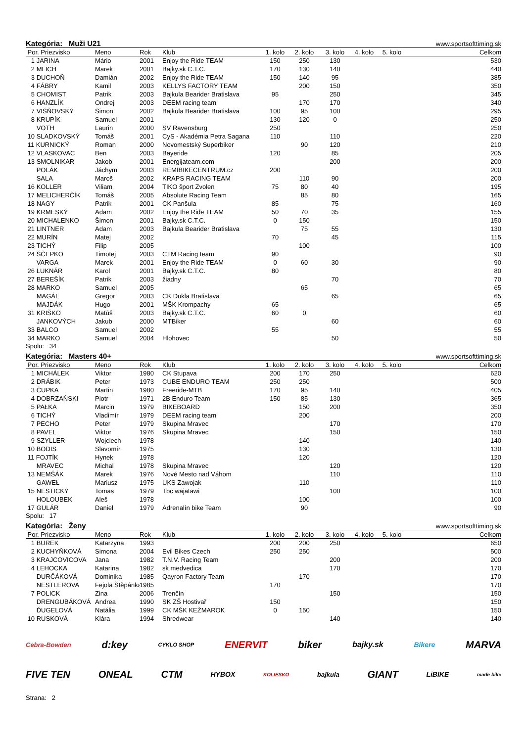Kategória: Muži U21 www.sportsofttiming.sk
| Por. Priezvisko | Meno | Rok | Klub | 1. kolo | 2. kolo | 3. kolo | 4. kolo | 5. kolo | Celkom |
| --- | --- | --- | --- | --- | --- | --- | --- | --- | --- |
| 1 JARINA | Mário | 2001 | Enjoy the Ride TEAM | 150 | 250 | 130 | | | 530 |
| 2 MLICH | Marek | 2001 | Bajky.sk C.T.C. | 170 | 130 | 140 | | | 440 |
| 3 DUCHOŇ | Damián | 2002 | Enjoy the Ride TEAM | 150 | 140 | 95 | | | 385 |
| 4 FÁBRY | Kamil | 2003 | KELLYS FACTORY TEAM | | 200 | 150 | | | 350 |
| 5 CHOMIST | Patrik | 2003 | Bajkula Bearider Bratislava | 95 | | 250 | | | 345 |
| 6 HANZLÍK | Ondrej | 2003 | DEEM racing team | | 170 | 170 | | | 340 |
| 7 VIŠŇOVSKÝ | Šimon | 2002 | Bajkula Bearider Bratislava | 100 | 95 | 100 | | | 295 |
| 8 KRUPÍK | Samuel | 2001 | | 130 | 120 | 0 | | | 250 |
| VOTH | Laurin | 2000 | SV Ravensburg | 250 | | | | | 250 |
| 10 SLADKOVSKÝ | Tomáš | 2001 | CyS - Akadémia Petra Sagana | 110 | | 110 | | | 220 |
| 11 KURNICKÝ | Roman | 2000 | Novomestský Superbiker | | 90 | 120 | | | 210 |
| 12 VLASKOVAC | Ben | 2003 | Bayeride | 120 | | 85 | | | 205 |
| 13 SMOLNIKAR | Jakob | 2001 | Energijateam.com | | | 200 | | | 200 |
| POLÁK | Jáchym | 2003 | REMIBIKECENTRUM.cz | 200 | | | | | 200 |
| SALA | Maroš | 2002 | KRAPS RACING TEAM | | 110 | 90 | | | 200 |
| 16 KOLLER | Viliam | 2004 | TIKO šport Zvolen | 75 | 80 | 40 | | | 195 |
| 17 MELICHERČÍK | Tomáš | 2005 | Absolute Racing Team | | 85 | 80 | | | 165 |
| 18 NAGY | Patrik | 2001 | CK Panšula | 85 | | 75 | | | 160 |
| 19 KRMESKÝ | Adam | 2002 | Enjoy the Ride TEAM | 50 | 70 | 35 | | | 155 |
| 20 MICHALENKO | Šimon | 2001 | Bajky.sk C.T.C. | 0 | 150 | | | | 150 |
| 21 LINTNER | Adam | 2003 | Bajkula Bearider Bratislava | | 75 | 55 | | | 130 |
| 22 MURÍN | Matej | 2002 | | 70 | | 45 | | | 115 |
| 23 TICHÝ | Filip | 2005 | | | 100 | | | | 100 |
| 24 ŠČEPKO | Timotej | 2003 | CTM Racing team | 90 | | | | | 90 |
| VARGA | Marek | 2001 | Enjoy the Ride TEAM | 0 | 60 | 30 | | | 90 |
| 26 LUKNÁR | Karol | 2001 | Bajky.sk C.T.C. | 80 | | | | | 80 |
| 27 BEREŠÍK | Patrik | 2003 | žiadny | | | 70 | | | 70 |
| 28 MARKO | Samuel | 2005 | | | 65 | | | | 65 |
| MAGÁL | Gregor | 2003 | CK Dukla Bratislava | | | 65 | | | 65 |
| MAJDÁK | Hugo | 2001 | MŠK Krompachy | 65 | | | | | 65 |
| 31 KRIŠKO | Matúš | 2003 | Bajky.sk C.T.C. | 60 | 0 | | | | 60 |
| JANKOVÝCH | Jakub | 2000 | MTBiker | | | 60 | | | 60 |
| 33 BALCO | Samuel | 2002 | | 55 | | | | | 55 |
| 34 MARKO | Samuel | 2004 | Hlohovec | | | 50 | | | 50 |
Spolu: 34
Kategória: Masters 40+ www.sportsofttiming.sk
| Por. Priezvisko | Meno | Rok | Klub | 1. kolo | 2. kolo | 3. kolo | 4. kolo | 5. kolo | Celkom |
| --- | --- | --- | --- | --- | --- | --- | --- | --- | --- |
| 1 MICHÁLEK | Viktor | 1980 | CK Stupava | 200 | 170 | 250 | | | 620 |
| 2 DRÁBIK | Peter | 1973 | CUBE ENDURO TEAM | 250 | 250 | | | | 500 |
| 3 ČUPKA | Martin | 1980 | Freeride-MTB | 170 | 95 | 140 | | | 405 |
| 4 DOBRZAŃSKI | Piotr | 1971 | 2B Enduro Team | 150 | 85 | 130 | | | 365 |
| 5 PAŁKA | Marcin | 1979 | BIKEBOARD | | 150 | 200 | | | 350 |
| 6 TICHÝ | Vladimír | 1979 | DEEM racing team | | 200 | | | | 200 |
| 7 PECHO | Peter | 1979 | Skupina Mravec | | | 170 | | | 170 |
| 8 PAVEL | Viktor | 1976 | Skupina Mravec | | | 150 | | | 150 |
| 9 SZYLLER | Wojciech | 1978 | | | 140 | | | | 140 |
| 10 BODIS | Slavomír | 1975 | | | 130 | | | | 130 |
| 11 FOJTÍK | Hynek | 1978 | | | 120 | | | | 120 |
| MRAVEC | Michal | 1978 | Skupina Mravec | | | 120 | | | 120 |
| 13 NEMŠÁK | Marek | 1976 | Nové Mesto nad Váhom | | | 110 | | | 110 |
| GAWEŁ | Mariusz | 1975 | UKS Zawojak | | 110 | | | | 110 |
| 15 NESTICKY | Tomas | 1979 | Tbc wajatawi | | | 100 | | | 100 |
| HOLOUBEK | Aleš | 1978 | | | 100 | | | | 100 |
| 17 GULÁR | Daniel | 1979 | Adrenalín bike Team | | 90 | | | | 90 |
Spolu: 17
Kategória: Ženy www.sportsofttiming.sk
| Por. Priezvisko | Meno | Rok | Klub | 1. kolo | 2. kolo | 3. kolo | 4. kolo | 5. kolo | Celkom |
| --- | --- | --- | --- | --- | --- | --- | --- | --- | --- |
| 1 BUREK | Katarzyna | 1993 | | 200 | 200 | 250 | | | 650 |
| 2 KUCHYŇKOVÁ | Simona | 2004 | Evil Bikes Czech | 250 | 250 | | | | 500 |
| 3 KRAJCOVICOVA | Jana | 1982 | T.N.V. Racing Team | | | 200 | | | 200 |
| 4 LEHOCKA | Katarina | 1982 | sk medvedica | | | 170 | | | 170 |
| DURČÁKOVÁ | Dominika | 1985 | Qayron Factory Team | | 170 | | | | 170 |
| NESTLEROVA | Fejola Štěpánka | 1985 | | 170 | | | | | 170 |
| 7 POLICK | Zina | 2006 | Trenčín | | | 150 | | | 150 |
| DRENGUBÁKOVÁ | Andrea | 1990 | SK ZŠ Hostivař | 150 | | | | | 150 |
| ĎUGELOVÁ | Natália | 1999 | CK MŠK KEŽMAROK | 0 | 150 | | | | 150 |
| 10 RUSKOVÁ | Klára | 1994 | Shredwear | | | 140 | | | 140 |
Cebra-Bowden d:key CYKLO SHOP ENERVIT biker bajky.sk Bikere MARVA
FIVE TEN ONEAL CTM HYBOX KOLIESKO bajkula GIANT LiBIKE made bike
Strana: 2